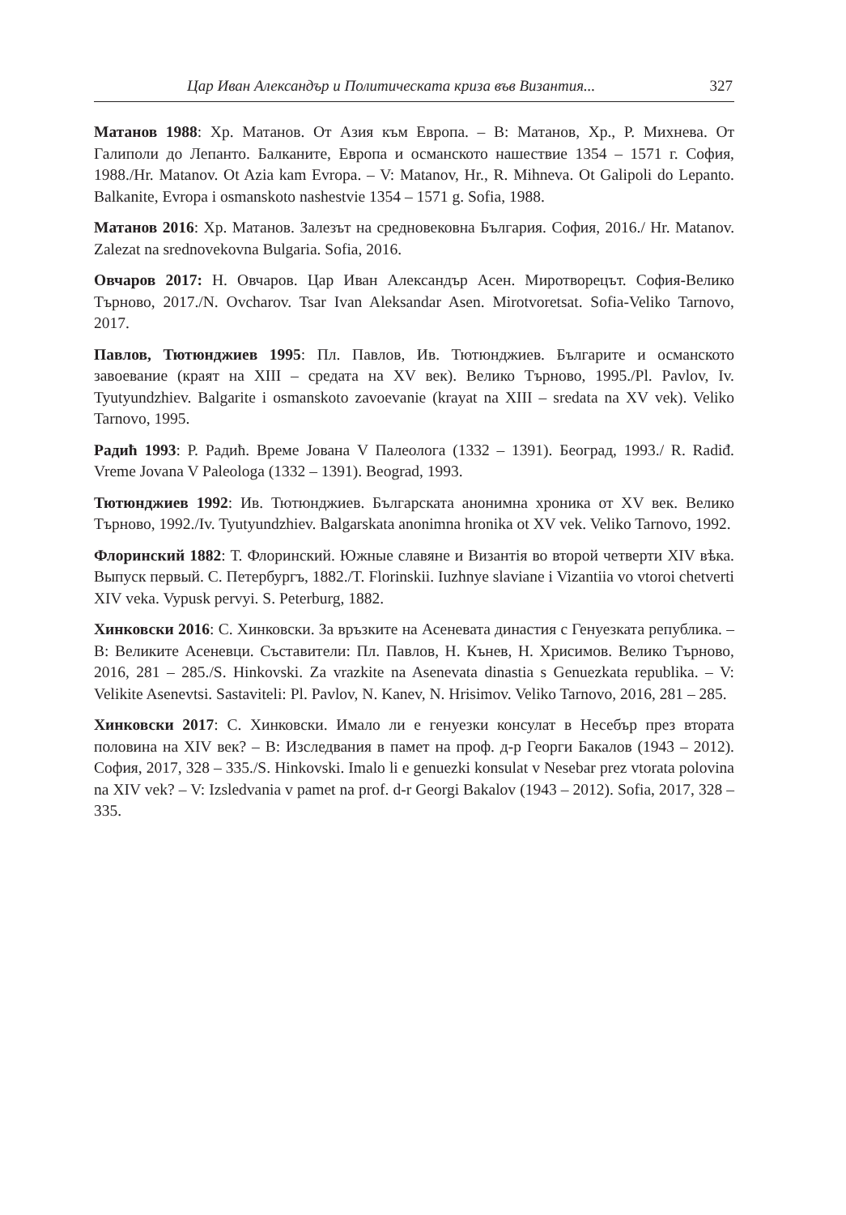Цар Иван Александър и Политическата криза във Византия... 327
Матанов 1988: Хр. Матанов. От Азия към Европа. – В: Матанов, Хр., Р. Михнева. От Галиполи до Лепанто. Балканите, Европа и османското нашествие 1354 – 1571 г. София, 1988./Hr. Matanov. Ot Azia kam Evropa. – V: Matanov, Hr., R. Mihneva. Ot Galipoli do Lepanto. Balkanite, Evropa i osmanskoto nashestvie 1354 – 1571 g. Sofia, 1988.
Матанов 2016: Хр. Матанов. Залезът на средновековна България. София, 2016./ Hr. Matanov. Zalezat na srednovekovna Bulgaria. Sofia, 2016.
Овчаров 2017: Н. Овчаров. Цар Иван Александър Асен. Миротворецът. София-Велико Търново, 2017./N. Ovcharov. Tsar Ivan Aleksandar Asen. Mirotvoretsat. Sofia-Veliko Tarnovo, 2017.
Павлов, Тютюнджиев 1995: Пл. Павлов, Ив. Тютюнджиев. Българите и османското завоевание (краят на XIII – средата на XV век). Велико Търново, 1995./Pl. Pavlov, Iv. Tyutyundzhiev. Balgarite i osmanskoto zavoevanie (krayat na XIII – sredata na XV vek). Veliko Tarnovo, 1995.
Радић 1993: Р. Радић. Време Јована V Палеолога (1332 – 1391). Београд, 1993./ R. Radiđ. Vreme Jovana V Paleologa (1332 – 1391). Beograd, 1993.
Тютюнджиев 1992: Ив. Тютюнджиев. Българската анонимна хроника от XV век. Велико Търново, 1992./Iv. Tyutyundzhiev. Balgarskata anonimna hronika ot XV vek. Veliko Tarnovo, 1992.
Флоринский 1882: Т. Флоринский. Южные славяне и Византія во второй четверти XIV вѣка. Выпуск первый. С. Петербургъ, 1882./T. Florinskii. Iuzhnye slaviane i Vizantiia vo vtoroi chetverti XIV veka. Vypusk pervyi. S. Peterburg, 1882.
Хинковски 2016: С. Хинковски. За връзките на Асеневата династия с Генуезката република. – В: Великите Асеневци. Съставители: Пл. Павлов, Н. Кънев, Н. Хрисимов. Велико Търново, 2016, 281 – 285./S. Hinkovski. Za vrazkite na Asenevata dinastia s Genuezkata republika. – V: Velikite Asenevtsi. Sastaviteli: Pl. Pavlov, N. Kanev, N. Hrisimov. Veliko Tarnovo, 2016, 281 – 285.
Хинковски 2017: С. Хинковски. Имало ли е генуезки консулат в Несебър през втората половина на XIV век? – В: Изследвания в памет на проф. д-р Георги Бакалов (1943 – 2012). София, 2017, 328 – 335./S. Hinkovski. Imalo li e genuezki konsulat v Nesebar prez vtorata polovina na XIV vek? – V: Izsledvania v pamet na prof. d-r Georgi Bakalov (1943 – 2012). Sofia, 2017, 328 – 335.